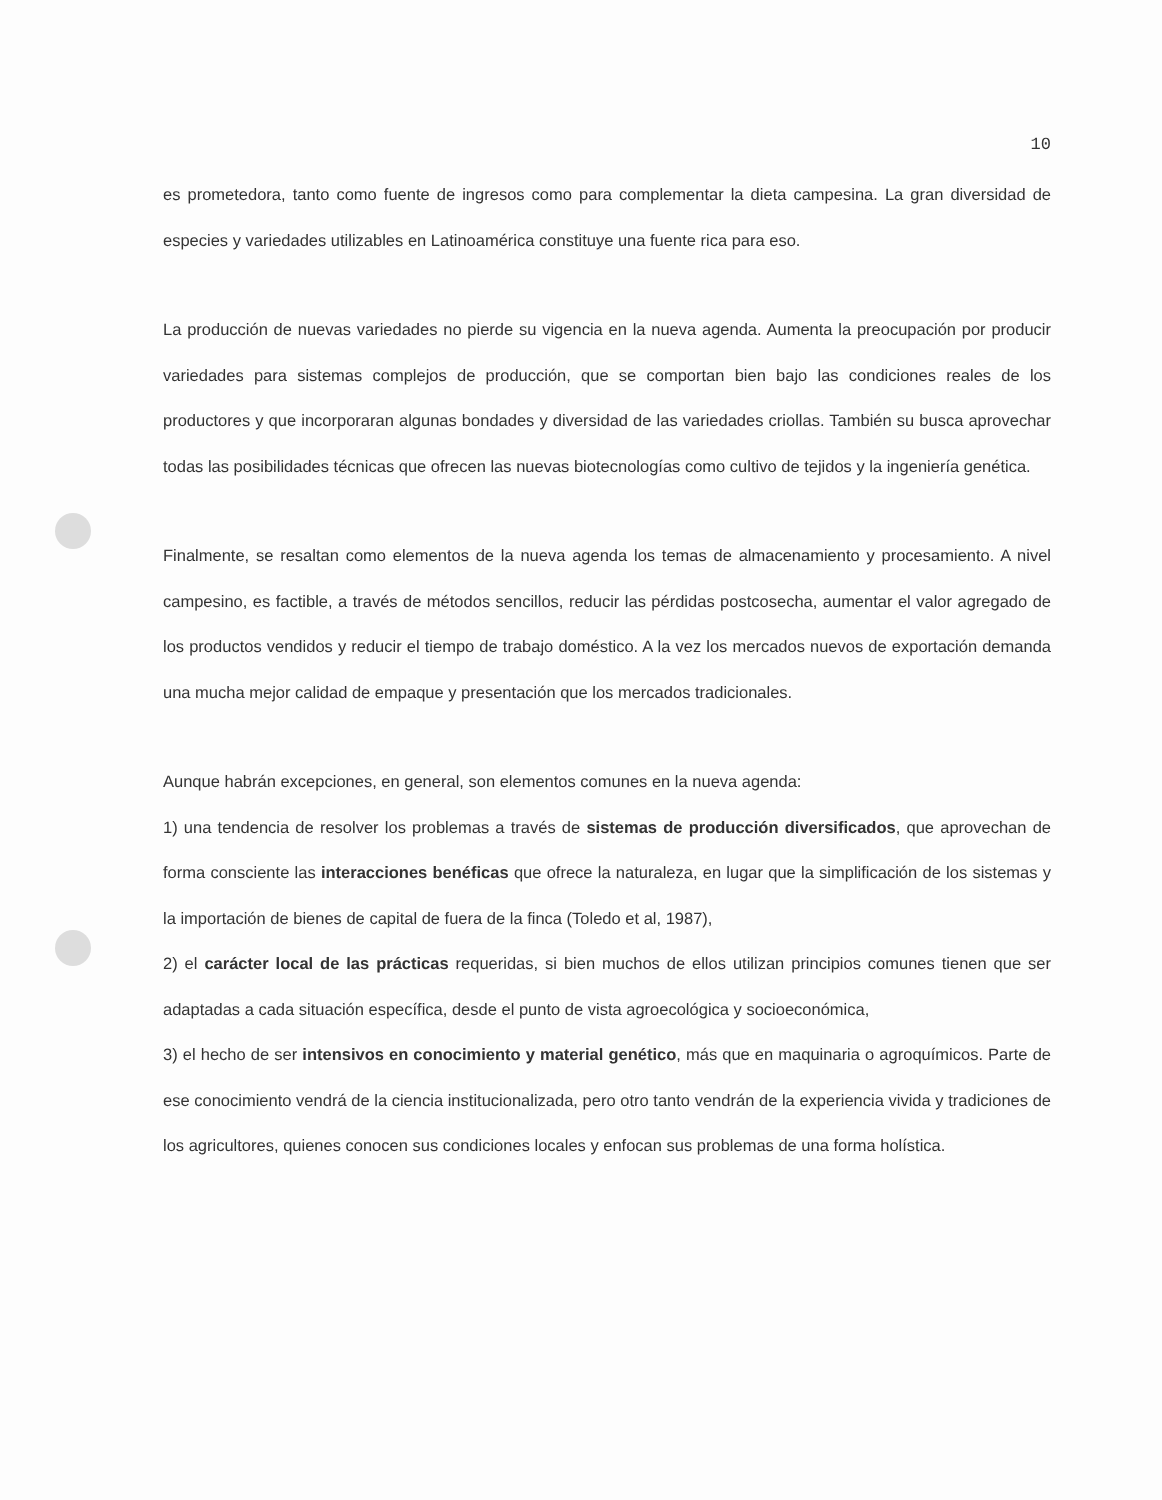10
es prometedora, tanto como fuente de ingresos como para complementar la dieta campesina. La gran diversidad de especies y variedades utilizables en Latinoamérica constituye una fuente rica para eso.
La producción de nuevas variedades no pierde su vigencia en la nueva agenda. Aumenta la preocupación por producir variedades para sistemas complejos de producción, que se comportan bien bajo las condiciones reales de los productores y que incorporaran algunas bondades y diversidad de las variedades criollas. También su busca aprovechar todas las posibilidades técnicas que ofrecen las nuevas biotecnologías como cultivo de tejidos y la ingeniería genética.
Finalmente, se resaltan como elementos de la nueva agenda los temas de almacenamiento y procesamiento. A nivel campesino, es factible, a través de métodos sencillos, reducir las pérdidas postcosecha, aumentar el valor agregado de los productos vendidos y reducir el tiempo de trabajo doméstico. A la vez los mercados nuevos de exportación demanda una mucha mejor calidad de empaque y presentación que los mercados tradicionales.
Aunque habrán excepciones, en general, son elementos comunes en la nueva agenda:
1) una tendencia de resolver los problemas a través de sistemas de producción diversificados, que aprovechan de forma consciente las interacciones benéficas que ofrece la naturaleza, en lugar que la simplificación de los sistemas y la importación de bienes de capital de fuera de la finca (Toledo et al, 1987),
2) el carácter local de las prácticas requeridas, si bien muchos de ellos utilizan principios comunes tienen que ser adaptadas a cada situación específica, desde el punto de vista agroecológica y socioeconómica,
3) el hecho de ser intensivos en conocimiento y material genético, más que en maquinaria o agroquímicos. Parte de ese conocimiento vendrá de la ciencia institucionalizada, pero otro tanto vendrán de la experiencia vivida y tradiciones de los agricultores, quienes conocen sus condiciones locales y enfocan sus problemas de una forma holística.